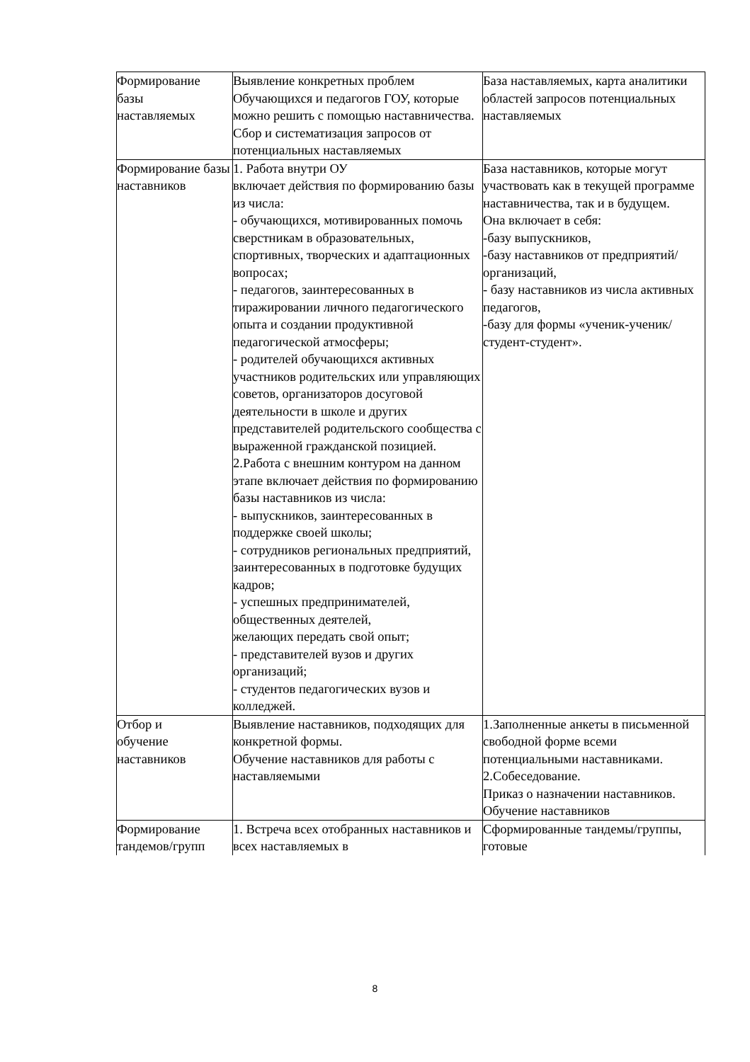| Формирование базы наставляемых | Выявление конкретных проблем Обучающихся и педагогов ГОУ, которые можно решить с помощью наставничества. Сбор и систематизация запросов от потенциальных наставляемых | База наставляемых, карта аналитики областей запросов потенциальных наставляемых |
| Формирование базы наставников | 1. Работа внутри ОУ включает действия по формированию базы из числа: - обучающихся, мотивированных помочь сверстникам в образовательных, спортивных, творческих и адаптационных вопросах; - педагогов, заинтересованных в тиражировании личного педагогического опыта и создании продуктивной педагогической атмосферы; - родителей обучающихся активных участников родительских или управляющих советов, организаторов досуговой деятельности в школе и других представителей родительского сообщества с выраженной гражданской позицией. 2.Работа с внешним контуром на данном этапе включает действия по формированию базы наставников из числа: - выпускников, заинтересованных в поддержке своей школы; - сотрудников региональных предприятий, заинтересованных в подготовке будущих кадров; - успешных предпринимателей, общественных деятелей, желающих передать свой опыт; - представителей вузов и других организаций; - студентов педагогических вузов и колледжей. | База наставников, которые могут участвовать как в текущей программе наставничества, так и в будущем. Она включает в себя: -базу выпускников, -базу наставников от предприятий/организаций, - базу наставников из числа активных педагогов, -базу для формы «ученик-ученик/студент-студент». |
| Отбор и обучение наставников | Выявление наставников, подходящих для конкретной формы. Обучение наставников для работы с наставляемыми | 1.Заполненные анкеты в письменной свободной форме всеми потенциальными наставниками. 2.Собеседование. Приказ о назначении наставников. Обучение наставников |
| Формирование тандемов/групп | 1. Встреча всех отобранных наставников и всех наставляемых в | Сформированные тандемы/группы, готовые |
8